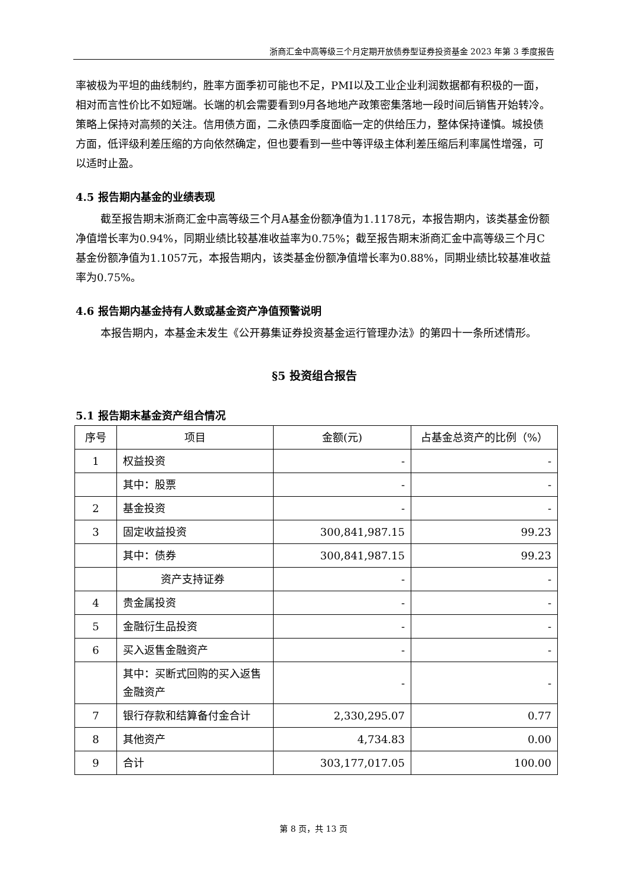浙商汇金中高等级三个月定期开放债券型证券投资基金 2023 年第 3 季度报告
率被极为平坦的曲线制约，胜率方面季初可能也不足，PMI以及工业企业利润数据都有积极的一面，相对而言性价比不如短端。长端的机会需要看到9月各地地产政策密集落地一段时间后销售开始转冷。策略上保持对高频的关注。信用债方面，二永债四季度面临一定的供给压力，整体保持谨慎。城投债方面，低评级利差压缩的方向依然确定，但也要看到一些中等评级主体利差压缩后利率属性增强，可以适时止盈。
4.5 报告期内基金的业绩表现
截至报告期末浙商汇金中高等级三个月A基金份额净值为1.1178元，本报告期内，该类基金份额净值增长率为0.94%，同期业绩比较基准收益率为0.75%；截至报告期末浙商汇金中高等级三个月C基金份额净值为1.1057元，本报告期内，该类基金份额净值增长率为0.88%，同期业绩比较基准收益率为0.75%。
4.6 报告期内基金持有人数或基金资产净值预警说明
本报告期内，本基金未发生《公开募集证券投资基金运行管理办法》的第四十一条所述情形。
§5 投资组合报告
5.1 报告期末基金资产组合情况
| 序号 | 项目 | 金额(元) | 占基金总资产的比例（%） |
| 1 | 权益投资 | - | - |
| | 其中：股票 | - | - |
| 2 | 基金投资 | - | - |
| 3 | 固定收益投资 | 300,841,987.15 | 99.23 |
| | 其中：债券 | 300,841,987.15 | 99.23 |
| | 资产支持证券 | - | - |
| 4 | 贵金属投资 | - | - |
| 5 | 金融衍生品投资 | - | - |
| 6 | 买入返售金融资产 | - | - |
| | 其中：买断式回购的买入返售金融资产 | - | - |
| 7 | 银行存款和结算备付金合计 | 2,330,295.07 | 0.77 |
| 8 | 其他资产 | 4,734.83 | 0.00 |
| 9 | 合计 | 303,177,017.05 | 100.00 |
第 8 页，共 13 页